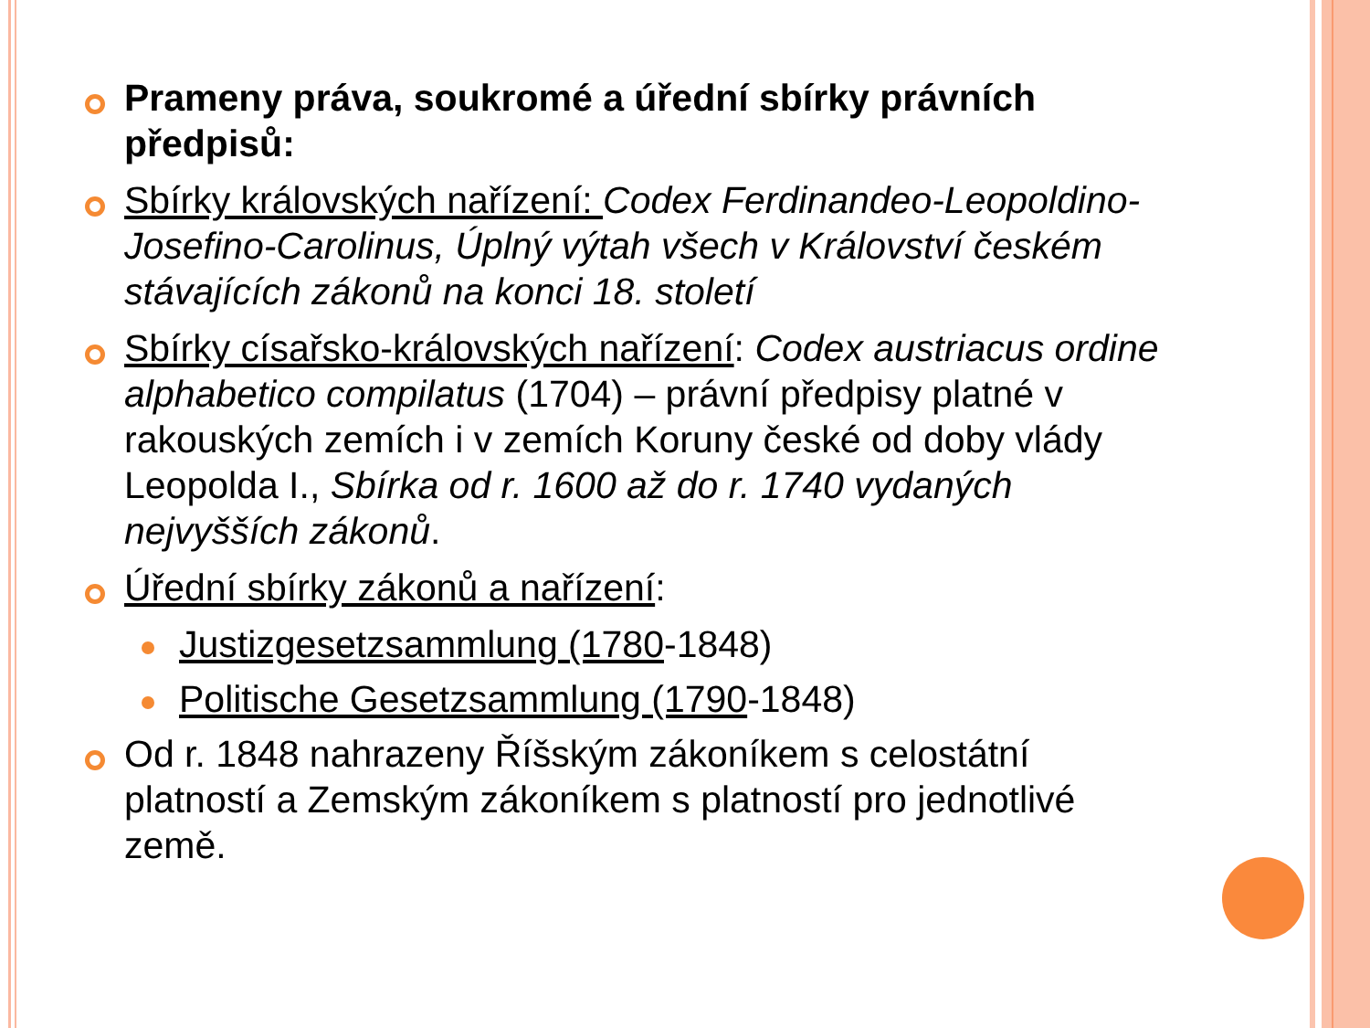Prameny práva, soukromé a úřední sbírky právních předpisů:
Sbírky královských nařízení: Codex Ferdinandeo-Leopoldino-Josefino-Carolinus, Úplný výtah všech v Království českém stávajících zákonů na konci 18. století
Sbírky císařsko-královských nařízení: Codex austriacus ordine alphabetico compilatus (1704) – právní předpisy platné v rakouských zemích i v zemích Koruny české od doby vlády Leopolda I., Sbírka od r. 1600 až do r. 1740 vydaných nejvyšších zákonů.
Úřední sbírky zákonů a nařízení:
Justizgesetzsammlung (1780-1848)
Politische Gesetzsammlung (1790-1848)
Od r. 1848 nahrazeny Říšským zákoníkem s celostátní platností a Zemským zákoníkem s platností pro jednotlivé země.